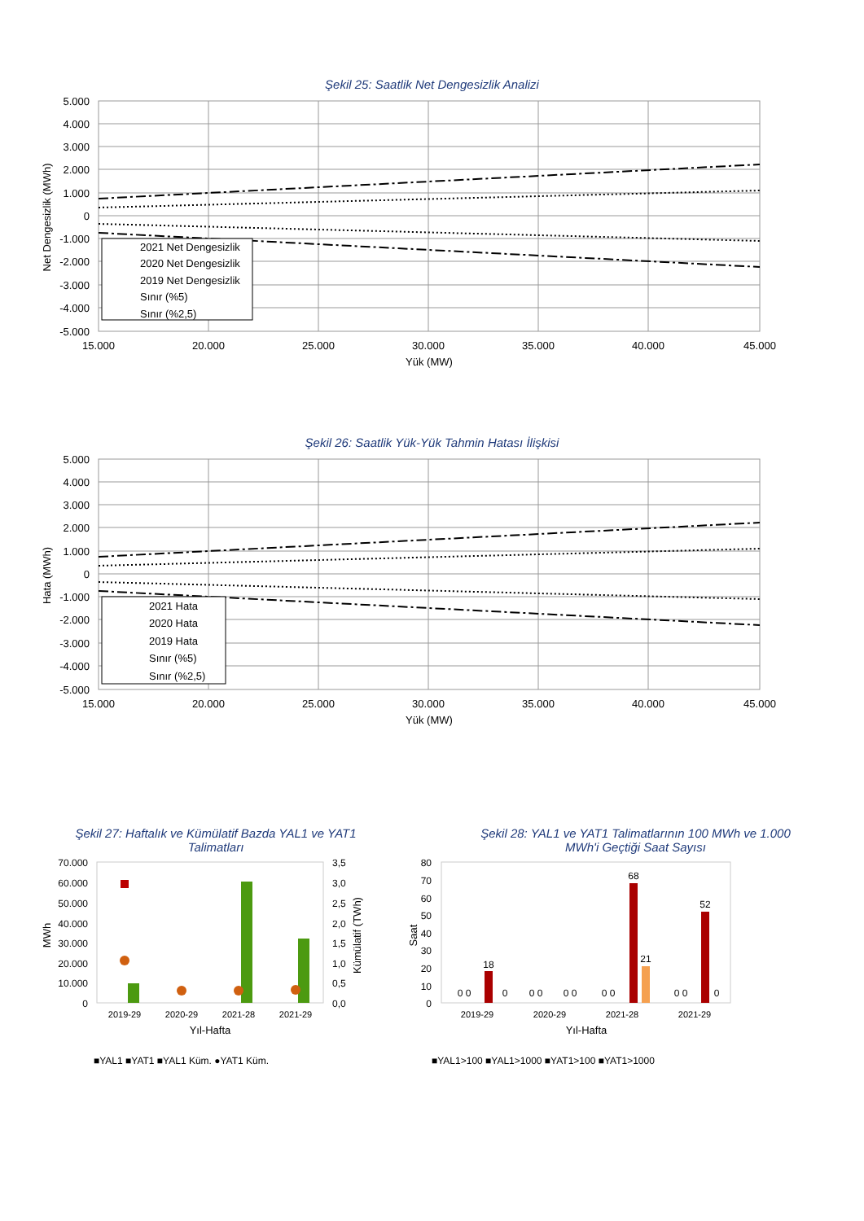Şekil 25: Saatlik Net Dengesizlik Analizi
5.000
4.000
3.000
2.000
1.000
0
-1.000
-2.000
-3.000
-4.000
-5.000
15.000
20.000
25.000
30.000
35.000
40.000
45.000
Yük (MW)
Net Dengesizlik (MWh)
2021 Net Dengesizlik
2020 Net Dengesizlik
2019 Net Dengesizlik
Sınır (%5)
Sınır (%2,5)
Şekil 26: Saatlik Yük-Yük Tahmin Hatası İlişkisi
5.000
4.000
3.000
2.000
1.000
0
-1.000
-2.000
-3.000
-4.000
-5.000
15.000
20.000
25.000
30.000
35.000
40.000
45.000
Yük (MW)
Hata (MWh)
2021 Hata
2020 Hata
2019 Hata
Sınır (%5)
Sınır (%2,5)
Şekil 27: Haftalık ve Kümülatif Bazda YAL1 ve YAT1
Talimatları
70.000
60.000
50.000
40.000
30.000
20.000
10.000
0
3,5
3,0
2,5
2,0
1,5
1,0
0,5
0,0
2019-29
2020-29
2021-28
2021-29
Yıl-Hafta
MWh
Kümülatif (TWh)
■YAL1 ■YAT1 ■YAL1 Küm. ●YAT1 Küm.
Şekil 28: YAL1 ve YAT1 Talimatlarının 100 MWh ve 1.000
MWh'i Geçtiği Saat Sayısı
80
70
60
50
40
30
20
10
0
18
68
21
52
0 0
0
0 0
0 0
0 0
0 0
0
2019-29
2020-29
2021-28
2021-29
Yıl-Hafta
Saat
■YAL1>100 ■YAL1>1000 ■YAT1>100 ■YAT1>1000